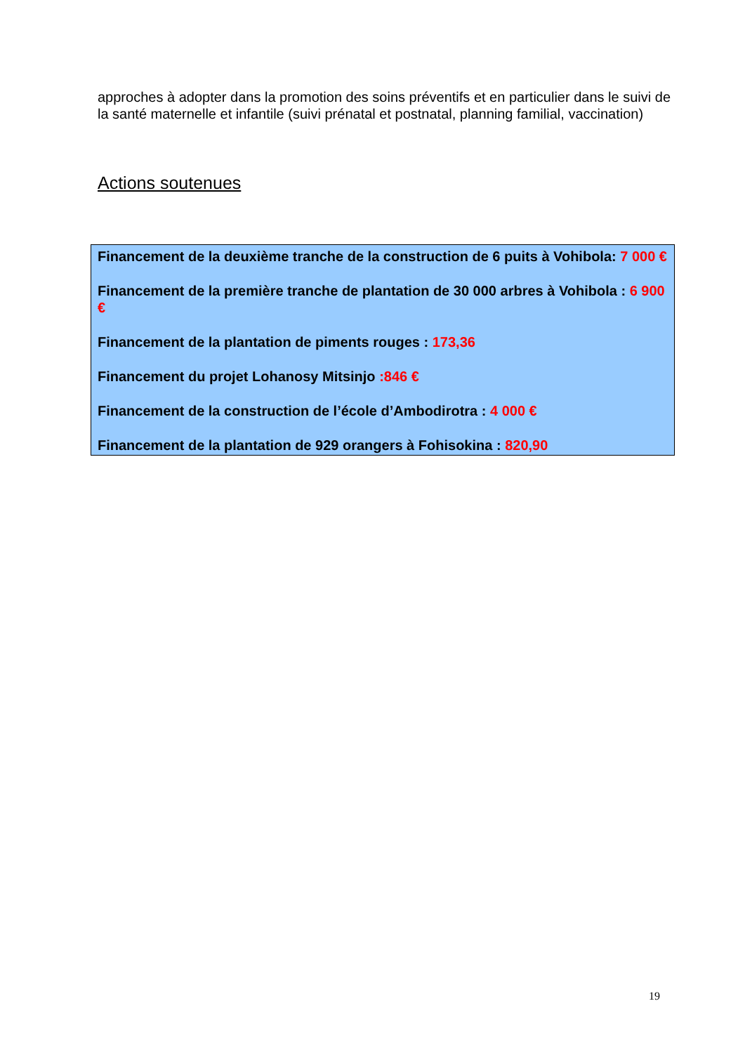approches à adopter dans la promotion des soins préventifs et en particulier dans le suivi de la santé maternelle et infantile (suivi prénatal et postnatal, planning familial, vaccination)
Actions soutenues
Financement de la deuxième tranche de la construction de 6 puits à Vohibola: 7 000 €
Financement de la première tranche de plantation de 30 000 arbres à Vohibola : 6 900 €
Financement de la plantation de piments rouges : 173,36
Financement du projet Lohanosy Mitsinjo :846 €
Financement de la construction de l’école d’Ambodirotra : 4 000 €
Financement de la plantation de 929 orangers à Fohisokina : 820,90
19